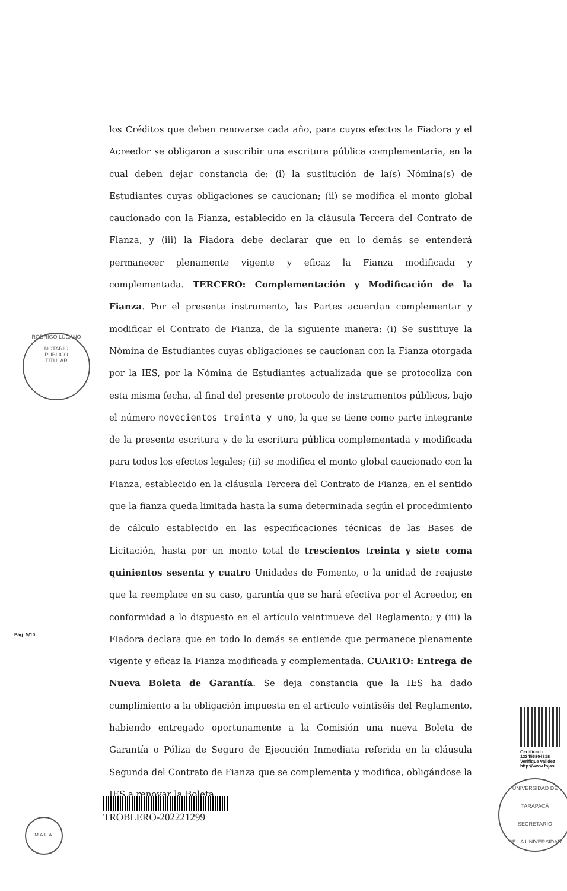los Créditos que deben renovarse cada año, para cuyos efectos la Fiadora y el Acreedor se obligaron a suscribir una escritura pública complementaria, en la cual deben dejar constancia de: (i) la sustitución de la(s) Nómina(s) de Estudiantes cuyas obligaciones se caucionan; (ii) se modifica el monto global caucionado con la Fianza, establecido en la cláusula Tercera del Contrato de Fianza, y (iii) la Fiadora debe declarar que en lo demás se entenderá permanecer plenamente vigente y eficaz la Fianza modificada y complementada. TERCERO: Complementación y Modificación de la Fianza. Por el presente instrumento, las Partes acuerdan complementar y modificar el Contrato de Fianza, de la siguiente manera: (i) Se sustituye la Nómina de Estudiantes cuyas obligaciones se caucionan con la Fianza otorgada por la IES, por la Nómina de Estudiantes actualizada que se protocoliza con esta misma fecha, al final del presente protocolo de instrumentos públicos, bajo el número novecientos treinta y uno, la que se tiene como parte integrante de la presente escritura y de la escritura pública complementada y modificada para todos los efectos legales; (ii) se modifica el monto global caucionado con la Fianza, establecido en la cláusula Tercera del Contrato de Fianza, en el sentido que la fianza queda limitada hasta la suma determinada según el procedimiento de cálculo establecido en las especificaciones técnicas de las Bases de Licitación, hasta por un monto total de trescientos treinta y siete coma quinientos sesenta y cuatro Unidades de Fomento, o la unidad de reajuste que la reemplace en su caso, garantía que se hará efectiva por el Acreedor, en conformidad a lo dispuesto en el artículo veintinueve del Reglamento; y (iii) la Fiadora declara que en todo lo demás se entiende que permanece plenamente vigente y eficaz la Fianza modificada y complementada. CUARTO: Entrega de Nueva Boleta de Garantía. Se deja constancia que la IES ha dado cumplimiento a la obligación impuesta en el artículo veintiséis del Reglamento, habiendo entregado oportunamente a la Comisión una nueva Boleta de Garantía o Póliza de Seguro de Ejecución Inmediata referida en la cláusula Segunda del Contrato de Fianza que se complementa y modifica, obligándose la IES a renovar la Boleta
RODRIGO LUCANO
NOTARIO
PUBLICO
TITULAR
Pag: 5/10
Certificado
123456804818
Verifique validez
http://www.fojas.
TROBLERO-202221299
M.A.E.A.
UNIVERSIDAD DE TARAPACÁ
SECRETARIO
DE LA UNIVERSIDAD